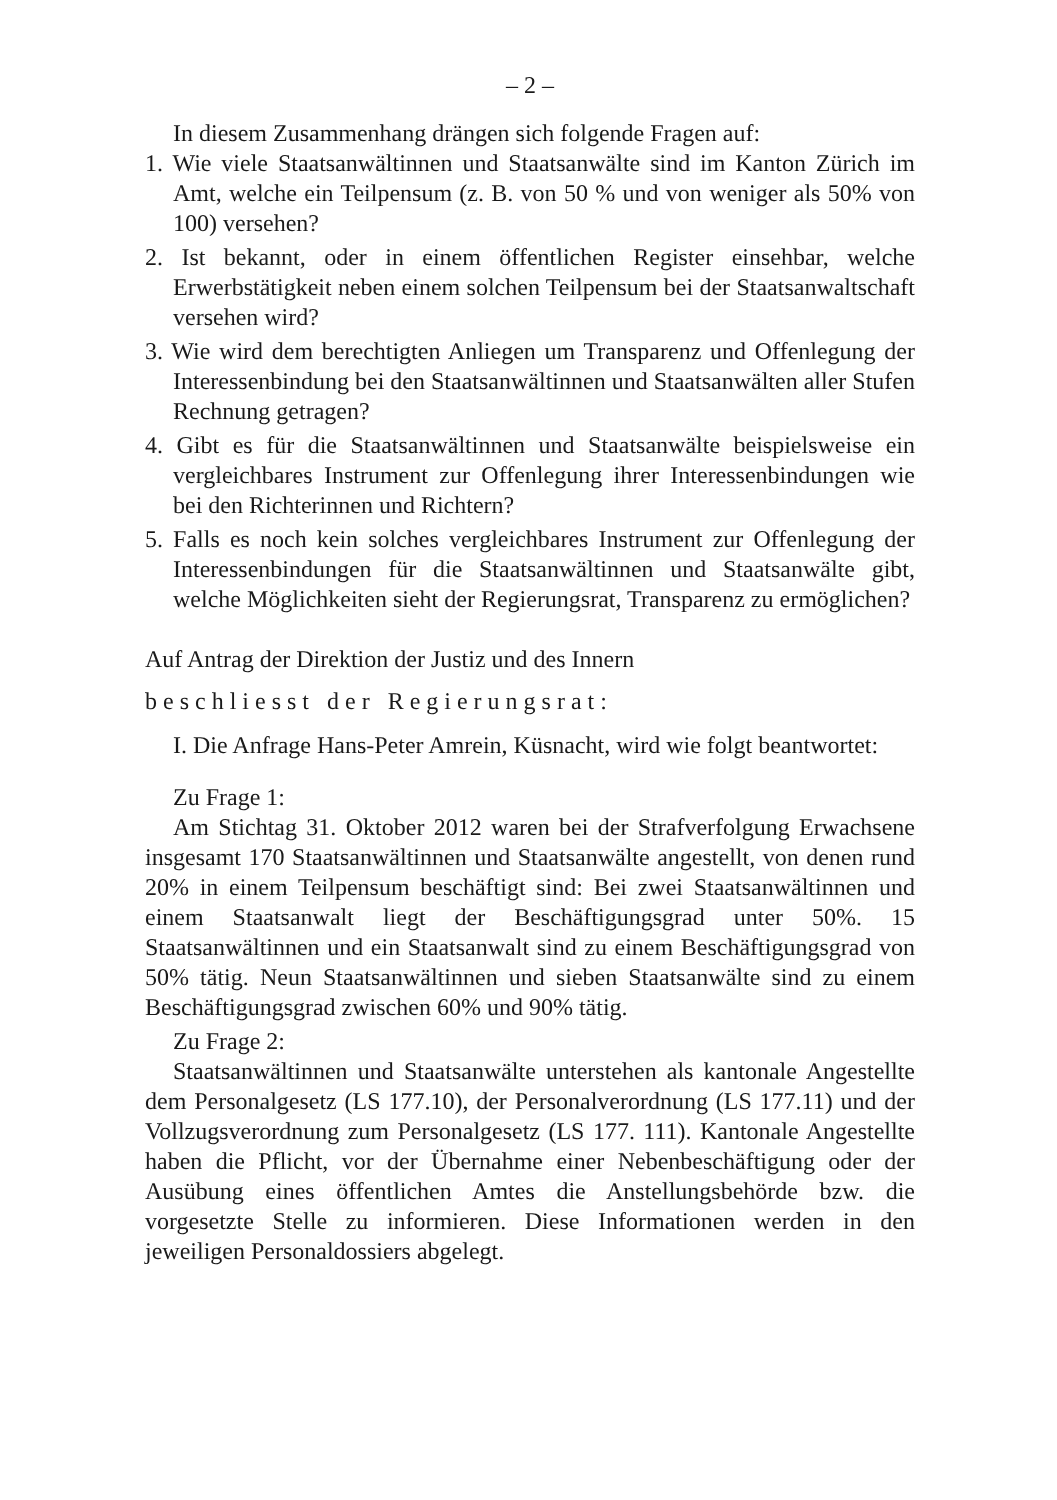– 2 –
In diesem Zusammenhang drängen sich folgende Fragen auf:
1. Wie viele Staatsanwältinnen und Staatsanwälte sind im Kanton Zürich im Amt, welche ein Teilpensum (z. B. von 50 % und von weniger als 50% von 100) versehen?
2. Ist bekannt, oder in einem öffentlichen Register einsehbar, welche Erwerbstätigkeit neben einem solchen Teilpensum bei der Staatsanwaltschaft versehen wird?
3. Wie wird dem berechtigten Anliegen um Transparenz und Offenlegung der Interessenbindung bei den Staatsanwältinnen und Staatsanwälten aller Stufen Rechnung getragen?
4. Gibt es für die Staatsanwältinnen und Staatsanwälte beispielsweise ein vergleichbares Instrument zur Offenlegung ihrer Interessenbindungen wie bei den Richterinnen und Richtern?
5. Falls es noch kein solches vergleichbares Instrument zur Offenlegung der Interessenbindungen für die Staatsanwältinnen und Staatsanwälte gibt, welche Möglichkeiten sieht der Regierungsrat, Transparenz zu ermöglichen?
Auf Antrag der Direktion der Justiz und des Innern
beschliesst der Regierungsrat:
I. Die Anfrage Hans-Peter Amrein, Küsnacht, wird wie folgt beantwortet:
Zu Frage 1:
Am Stichtag 31. Oktober 2012 waren bei der Strafverfolgung Erwachsene insgesamt 170 Staatsanwältinnen und Staatsanwälte angestellt, von denen rund 20% in einem Teilpensum beschäftigt sind: Bei zwei Staatsanwältinnen und einem Staatsanwalt liegt der Beschäftigungsgrad unter 50%. 15 Staatsanwältinnen und ein Staatsanwalt sind zu einem Beschäftigungsgrad von 50% tätig. Neun Staatsanwältinnen und sieben Staatsanwälte sind zu einem Beschäftigungsgrad zwischen 60% und 90% tätig.
Zu Frage 2:
Staatsanwältinnen und Staatsanwälte unterstehen als kantonale Angestellte dem Personalgesetz (LS 177.10), der Personalverordnung (LS 177.11) und der Vollzugsverordnung zum Personalgesetz (LS 177. 111). Kantonale Angestellte haben die Pflicht, vor der Übernahme einer Nebenbeschäftigung oder der Ausübung eines öffentlichen Amtes die Anstellungsbehörde bzw. die vorgesetzte Stelle zu informieren. Diese Informationen werden in den jeweiligen Personaldossiers abgelegt.